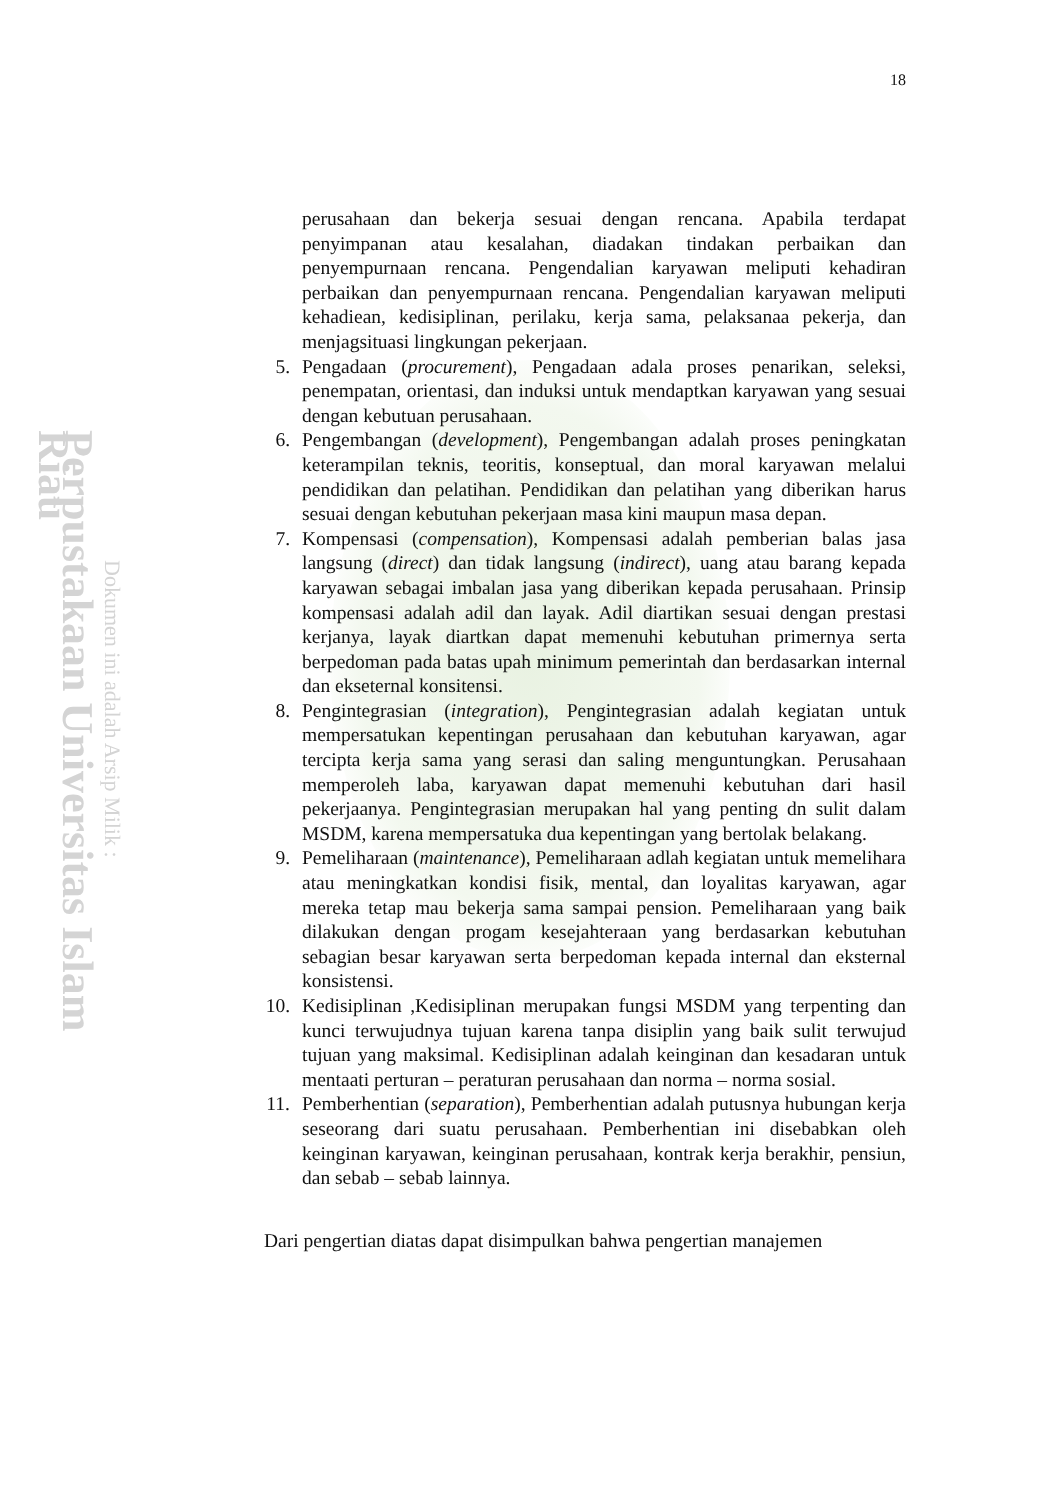Perpustakaan Universitas Islam Riau
Dokumen ini adalah Arsip Milik :
18
perusahaan dan bekerja sesuai dengan rencana. Apabila terdapat penyimpanan atau kesalahan, diadakan tindakan perbaikan dan penyempurnaan rencana. Pengendalian karyawan meliputi kehadiran perbaikan dan penyempurnaan rencana. Pengendalian karyawan meliputi kehadiean, kedisiplinan, perilaku, kerja sama, pelaksanaa pekerja, dan menjagsituasi lingkungan pekerjaan.
5. Pengadaan (procurement), Pengadaan adala proses penarikan, seleksi, penempatan, orientasi, dan induksi untuk mendaptkan karyawan yang sesuai dengan kebutuan perusahaan.
6. Pengembangan (development), Pengembangan adalah proses peningkatan keterampilan teknis, teoritis, konseptual, dan moral karyawan melalui pendidikan dan pelatihan. Pendidikan dan pelatihan yang diberikan harus sesuai dengan kebutuhan pekerjaan masa kini maupun masa depan.
7. Kompensasi (compensation), Kompensasi adalah pemberian balas jasa langsung (direct) dan tidak langsung (indirect), uang atau barang kepada karyawan sebagai imbalan jasa yang diberikan kepada perusahaan. Prinsip kompensasi adalah adil dan layak. Adil diartikan sesuai dengan prestasi kerjanya, layak diartkan dapat memenuhi kebutuhan primernya serta berpedoman pada batas upah minimum pemerintah dan berdasarkan internal dan ekseternal konsitensi.
8. Pengintegrasian (integration), Pengintegrasian adalah kegiatan untuk mempersatukan kepentingan perusahaan dan kebutuhan karyawan, agar tercipta kerja sama yang serasi dan saling menguntungkan. Perusahaan memperoleh laba, karyawan dapat memenuhi kebutuhan dari hasil pekerjaanya. Pengintegrasian merupakan hal yang penting dn sulit dalam MSDM, karena mempersatuka dua kepentingan yang bertolak belakang.
9. Pemeliharaan (maintenance), Pemeliharaan adlah kegiatan untuk memelihara atau meningkatkan kondisi fisik, mental, dan loyalitas karyawan, agar mereka tetap mau bekerja sama sampai pension. Pemeliharaan yang baik dilakukan dengan progam kesejahteraan yang berdasarkan kebutuhan sebagian besar karyawan serta berpedoman kepada internal dan eksternal konsistensi.
10. Kedisiplinan ,Kedisiplinan merupakan fungsi MSDM yang terpenting dan kunci terwujudnya tujuan karena tanpa disiplin yang baik sulit terwujud tujuan yang maksimal. Kedisiplinan adalah keinginan dan kesadaran untuk mentaati perturan – peraturan perusahaan dan norma – norma sosial.
11. Pemberhentian (separation), Pemberhentian adalah putusnya hubungan kerja seseorang dari suatu perusahaan. Pemberhentian ini disebabkan oleh keinginan karyawan, keinginan perusahaan, kontrak kerja berakhir, pensiun, dan sebab – sebab lainnya.
Dari pengertian diatas dapat disimpulkan bahwa pengertian manajemen